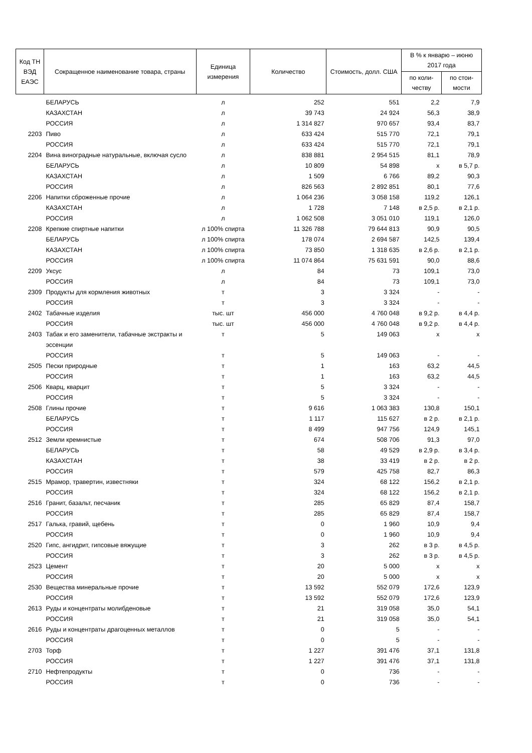| Код ТН ВЭД ЕАЭС | Сокращенное наименование товара, страны | Единица измерения | Количество | Стоимость, долл. США | В % к январю – июню 2017 года | |
| --- | --- | --- | --- | --- | --- | --- |
| | | | | | по коли-честву | по стои-мости |
| | БЕЛАРУСЬ | л | 252 | 551 | 2,2 | 7,9 |
| | КАЗАХСТАН | л | 39 743 | 24 924 | 56,3 | 38,9 |
| | РОССИЯ | л | 1 314 827 | 970 657 | 93,4 | 83,7 |
| 2203 | Пиво | л | 633 424 | 515 770 | 72,1 | 79,1 |
| | РОССИЯ | л | 633 424 | 515 770 | 72,1 | 79,1 |
| 2204 | Вина виноградные натуральные, включая сусло | л | 838 881 | 2 954 515 | 81,1 | 78,9 |
| | БЕЛАРУСЬ | л | 10 809 | 54 898 | х | в 5,7 р. |
| | КАЗАХСТАН | л | 1 509 | 6 766 | 89,2 | 90,3 |
| | РОССИЯ | л | 826 563 | 2 892 851 | 80,1 | 77,6 |
| 2206 | Напитки сброженные прочие | л | 1 064 236 | 3 058 158 | 119,2 | 126,1 |
| | КАЗАХСТАН | л | 1 728 | 7 148 | в 2,5 р. | в 2,1 р. |
| | РОССИЯ | л | 1 062 508 | 3 051 010 | 119,1 | 126,0 |
| 2208 | Крепкие спиртные напитки | л 100% спирта | 11 326 788 | 79 644 813 | 90,9 | 90,5 |
| | БЕЛАРУСЬ | л 100% спирта | 178 074 | 2 694 587 | 142,5 | 139,4 |
| | КАЗАХСТАН | л 100% спирта | 73 850 | 1 318 635 | в 2,6 р. | в 2,1 р. |
| | РОССИЯ | л 100% спирта | 11 074 864 | 75 631 591 | 90,0 | 88,6 |
| 2209 | Уксус | л | 84 | 73 | 109,1 | 73,0 |
| | РОССИЯ | л | 84 | 73 | 109,1 | 73,0 |
| 2309 | Продукты для кормления животных | т | 3 | 3 324 | - | - |
| | РОССИЯ | т | 3 | 3 324 | - | - |
| 2402 | Табачные изделия | тыс. шт | 456 000 | 4 760 048 | в 9,2 р. | в 4,4 р. |
| | РОССИЯ | тыс. шт | 456 000 | 4 760 048 | в 9,2 р. | в 4,4 р. |
| 2403 | Табак и его заменители, табачные экстракты и эссенции | т | 5 | 149 063 | х | х |
| | РОССИЯ | т | 5 | 149 063 | - | - |
| 2505 | Пески природные | т | 1 | 163 | 63,2 | 44,5 |
| | РОССИЯ | т | 1 | 163 | 63,2 | 44,5 |
| 2506 | Кварц, кварцит | т | 5 | 3 324 | - | - |
| | РОССИЯ | т | 5 | 3 324 | - | - |
| 2508 | Глины прочие | т | 9 616 | 1 063 383 | 130,8 | 150,1 |
| | БЕЛАРУСЬ | т | 1 117 | 115 627 | в 2 р. | в 2,1 р. |
| | РОССИЯ | т | 8 499 | 947 756 | 124,9 | 145,1 |
| 2512 | Земли кремнистые | т | 674 | 508 706 | 91,3 | 97,0 |
| | БЕЛАРУСЬ | т | 58 | 49 529 | в 2,9 р. | в 3,4 р. |
| | КАЗАХСТАН | т | 38 | 33 419 | в 2 р. | в 2 р. |
| | РОССИЯ | т | 579 | 425 758 | 82,7 | 86,3 |
| 2515 | Мрамор, травертин, известняки | т | 324 | 68 122 | 156,2 | в 2,1 р. |
| | РОССИЯ | т | 324 | 68 122 | 156,2 | в 2,1 р. |
| 2516 | Гранит, базальт, песчаник | т | 285 | 65 829 | 87,4 | 158,7 |
| | РОССИЯ | т | 285 | 65 829 | 87,4 | 158,7 |
| 2517 | Галька, гравий, щебень | т | 0 | 1 960 | 10,9 | 9,4 |
| | РОССИЯ | т | 0 | 1 960 | 10,9 | 9,4 |
| 2520 | Гипс, ангидрит, гипсовые вяжущие | т | 3 | 262 | в 3 р. | в 4,5 р. |
| | РОССИЯ | т | 3 | 262 | в 3 р. | в 4,5 р. |
| 2523 | Цемент | т | 20 | 5 000 | х | х |
| | РОССИЯ | т | 20 | 5 000 | х | х |
| 2530 | Вещества минеральные прочие | т | 13 592 | 552 079 | 172,6 | 123,9 |
| | РОССИЯ | т | 13 592 | 552 079 | 172,6 | 123,9 |
| 2613 | Руды и концентраты молибденовые | т | 21 | 319 058 | 35,0 | 54,1 |
| | РОССИЯ | т | 21 | 319 058 | 35,0 | 54,1 |
| 2616 | Руды и концентраты драгоценных металлов | т | 0 | 5 | - | - |
| | РОССИЯ | т | 0 | 5 | - | - |
| 2703 | Торф | т | 1 227 | 391 476 | 37,1 | 131,8 |
| | РОССИЯ | т | 1 227 | 391 476 | 37,1 | 131,8 |
| 2710 | Нефтепродукты | т | 0 | 736 | - | - |
| | РОССИЯ | т | 0 | 736 | - | - |